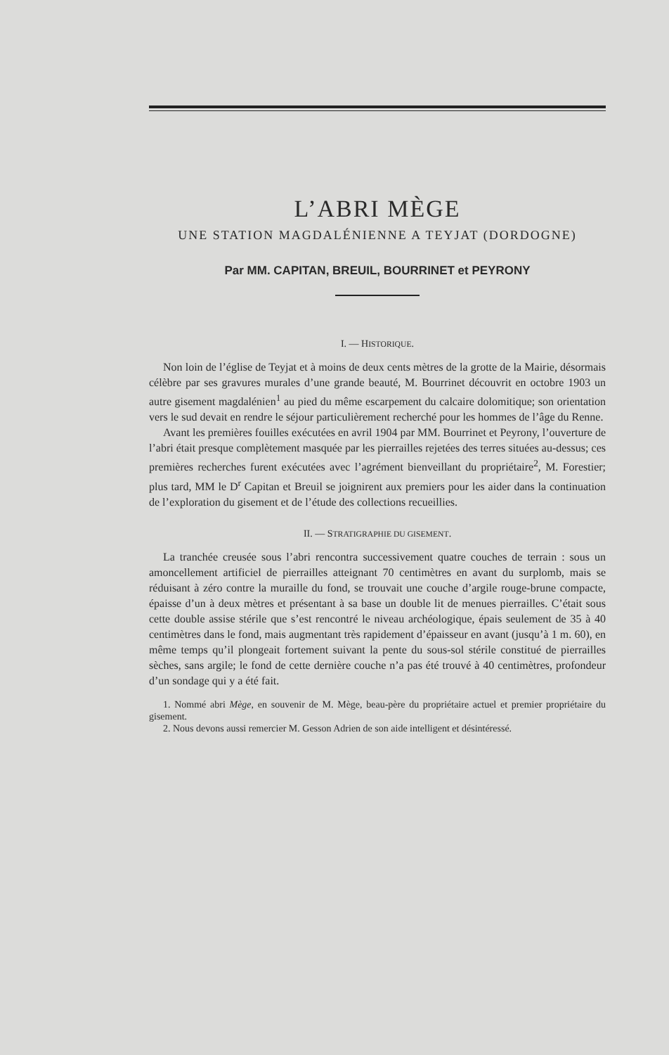L’ABRI MÈGE
UNE STATION MAGDALÉNIENNE A TEYJAT (DORDOGNE)
Par MM. CAPITAN, BREUIL, BOURRINET et PEYRONY
I. — HISTORIQUE.
Non loin de l’église de Teyjat et à moins de deux cents mètres de la grotte de la Mairie, désormais célèbre par ses gravures murales d’une grande beauté, M. Bourrinet découvrit en octobre 1903 un autre gisement magdalénien<sup>1</sup> au pied du même escarpement du calcaire dolomitique; son orientation vers le sud devait en rendre le séjour particulièrement recherché pour les hommes de l’âge du Renne.
Avant les premières fouilles exécutées en avril 1904 par MM. Bourrinet et Peyrony, l’ouverture de l’abri était presque complètement masquée par les pierrailles rejetées des terres situées au-dessus; ces premières recherches furent exécutées avec l’agrément bienveillant du propriétaire<sup>2</sup>, M. Forestier; plus tard, MM le D<sup>r</sup> Capitan et Breuil se joignirent aux premiers pour les aider dans la continuation de l’exploration du gisement et de l’étude des collections recueillies.
II. — STRATIGRAPHIE DU GISEMENT.
La tranchée creusée sous l’abri rencontra successivement quatre couches de terrain : sous un amoncellement artificiel de pierrailles atteignant 70 centimètres en avant du surplomb, mais se réduisant à zéro contre la muraille du fond, se trouvait une couche d’argile rouge-brune compacte, épaisse d’un à deux mètres et présentant à sa base un double lit de menues pierrailles. C’était sous cette double assise stérile que s’est rencontré le niveau archéologique, épais seulement de 35 à 40 centimètres dans le fond, mais augmentant très rapidement d’épaisseur en avant (jusqu’à 1 m. 60), en même temps qu’il plongeait fortement suivant la pente du sous-sol stérile constitué de pierrailles sèches, sans argile; le fond de cette dernière couche n’a pas été trouvé à 40 centimètres, profondeur d’un sondage qui y a été fait.
1. Nommé abri Mège, en souvenir de M. Mège, beau-père du propriétaire actuel et premier propriétaire du gisement.
2. Nous devons aussi remercier M. Gesson Adrien de son aide intelligent et désintéressé.